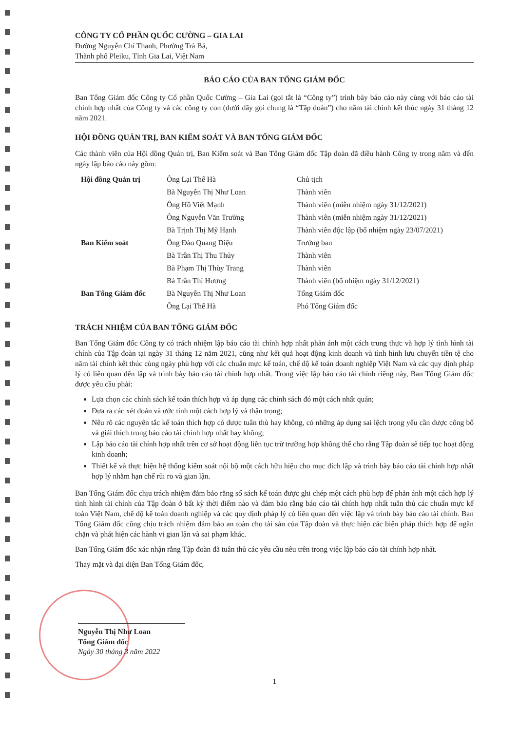CÔNG TY CỔ PHẦN QUỐC CƯỜNG – GIA LAI
Đường Nguyễn Chí Thanh, Phường Trà Bá,
Thành phố Pleiku, Tỉnh Gia Lai, Việt Nam
BÁO CÁO CỦA BAN TỔNG GIÁM ĐỐC
Ban Tổng Giám đốc Công ty Cổ phần Quốc Cường – Gia Lai (gọi tắt là “Công ty”) trình bày báo cáo này cùng với báo cáo tài chính hợp nhất của Công ty và các công ty con (dưới đây gọi chung là “Tập đoàn”) cho năm tài chính kết thúc ngày 31 tháng 12 năm 2021.
HỘI ĐỒNG QUẢN TRỊ, BAN KIỂM SOÁT VÀ BAN TỔNG GIÁM ĐỐC
Các thành viên của Hội đồng Quản trị, Ban Kiểm soát và Ban Tổng Giám đốc Tập đoàn đã điều hành Công ty trong năm và đến ngày lập báo cáo này gồm:
| Hội đồng Quản trị | Ông Lại Thế Hà | Chủ tịch |
| | Bà Nguyễn Thị Như Loan | Thành viên |
| | Ông Hồ Viết Mạnh | Thành viên (miễn nhiệm ngày 31/12/2021) |
| | Ông Nguyễn Văn Trường | Thành viên (miễn nhiệm ngày 31/12/2021) |
| | Bà Trịnh Thị Mỹ Hạnh | Thành viên độc lập (bổ nhiệm ngày 23/07/2021) |
| Ban Kiểm soát | Ông Đào Quang Diệu | Trưởng ban |
| | Bà Trần Thị Thu Thủy | Thành viên |
| | Bà Phạm Thị Thùy Trang | Thành viên |
| | Bà Trần Thị Hương | Thành viên (bổ nhiệm ngày 31/12/2021) |
| Ban Tổng Giám đốc | Bà Nguyễn Thị Như Loan | Tổng Giám đốc |
| | Ông Lại Thế Hà | Phó Tổng Giám đốc |
TRÁCH NHIỆM CỦA BAN TỔNG GIÁM ĐỐC
Ban Tổng Giám đốc Công ty có trách nhiệm lập báo cáo tài chính hợp nhất phản ánh một cách trung thực và hợp lý tình hình tài chính của Tập đoàn tại ngày 31 tháng 12 năm 2021, cũng như kết quả hoạt động kinh doanh và tình hình lưu chuyển tiền tệ cho năm tài chính kết thúc cùng ngày phù hợp với các chuẩn mực kế toán, chế độ kế toán doanh nghiệp Việt Nam và các quy định pháp lý có liên quan đến lập và trình bày báo cáo tài chính hợp nhất. Trong việc lập báo cáo tài chính riêng này, Ban Tổng Giám đốc được yêu cầu phải:
Lựa chọn các chính sách kế toán thích hợp và áp dụng các chính sách đó một cách nhất quán;
Đưa ra các xét đoán và ước tính một cách hợp lý và thận trọng;
Nêu rõ các nguyên tắc kế toán thích hợp có được tuân thủ hay không, có những áp dụng sai lệch trọng yếu cần được công bố và giải thích trong báo cáo tài chính hợp nhất hay không;
Lập báo cáo tài chính hợp nhất trên cơ sở hoạt động liên tục trừ trường hợp không thể cho rằng Tập đoàn sẽ tiếp tục hoạt động kinh doanh;
Thiết kế và thực hiện hệ thống kiểm soát nội bộ một cách hữu hiệu cho mục đích lập và trình bày báo cáo tài chính hợp nhất hợp lý nhằm hạn chế rủi ro và gian lận.
Ban Tổng Giám đốc chịu trách nhiệm đảm bảo rằng sổ sách kế toán được ghi chép một cách phù hợp để phản ánh một cách hợp lý tình hình tài chính của Tập đoàn ở bất kỳ thời điểm nào và đảm bảo rằng báo cáo tài chính hợp nhất tuân thủ các chuẩn mực kế toán Việt Nam, chế độ kế toán doanh nghiệp và các quy định pháp lý có liên quan đến việc lập và trình bày báo cáo tài chính. Ban Tổng Giám đốc cũng chịu trách nhiệm đảm bảo an toàn cho tài sản của Tập đoàn và thực hiện các biện pháp thích hợp để ngăn chặn và phát hiện các hành vi gian lận và sai phạm khác.
Ban Tổng Giám đốc xác nhận rằng Tập đoàn đã tuân thủ các yêu cầu nêu trên trong việc lập báo cáo tài chính hợp nhất.
Thay mặt và đại diện Ban Tổng Giám đốc,
Nguyễn Thị Như Loan
Tổng Giám đốc
Ngày 30 tháng 3 năm 2022
1